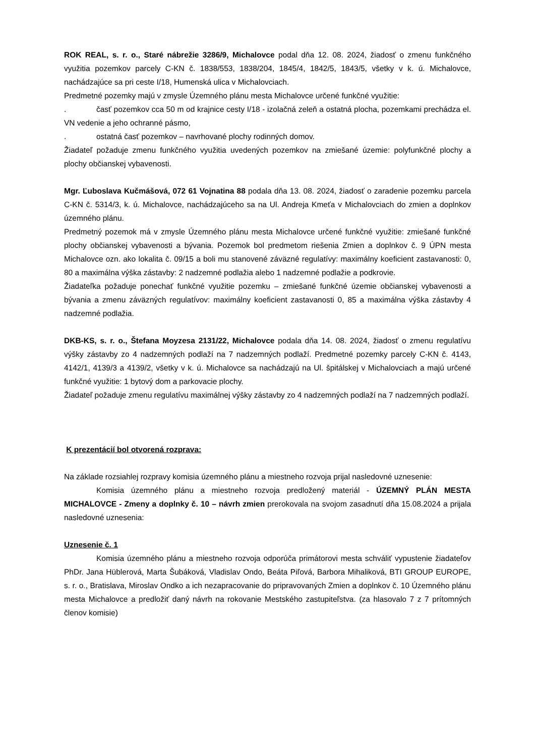ROK REAL, s. r. o., Staré nábrežie 3286/9, Michalovce podal dňa 12. 08. 2024, žiadosť o zmenu funkčného využitia pozemkov parcely C-KN č. 1838/553, 1838/204, 1845/4, 1842/5, 1843/5, všetky v k. ú. Michalovce, nachádzajúce sa pri ceste I/18, Humenská ulica v Michalovciach.
Predmetné pozemky majú v zmysle Územného plánu mesta Michalovce určené funkčné využitie:
. časť pozemkov cca 50 m od krajnice cesty I/18 - izolačná zeleň a ostatná plocha, pozemkami prechádza el. VN vedenie a jeho ochranné pásmo,
. ostatná časť pozemkov – navrhované plochy rodinných domov.
Žiadateľ požaduje zmenu funkčného využitia uvedených pozemkov na zmiešané územie: polyfunkčné plochy a plochy občianskej vybavenosti.
Mgr. Ľuboslava Kučmášová, 072 61 Vojnatina 88 podala dňa 13. 08. 2024, žiadosť o zaradenie pozemku parcela C-KN č. 5314/3, k. ú. Michalovce, nachádzajúceho sa na Ul. Andreja Kmeťa v Michalovciach do zmien a doplnkov územného plánu.
Predmetný pozemok má v zmysle Územného plánu mesta Michalovce určené funkčné využitie: zmiešané funkčné plochy občianskej vybavenosti a bývania. Pozemok bol predmetom riešenia Zmien a doplnkov č. 9 ÚPN mesta Michalovce ozn. ako lokalita č. 09/15 a boli mu stanovené záväzné regulatívy: maximálny koeficient zastavanosti: 0, 80 a maximálna výška zástavby: 2 nadzemné podlažia alebo 1 nadzemné podlažie a podkrovie.
Žiadateľka požaduje ponechať funkčné využitie pozemku – zmiešané funkčné územie občianskej vybavenosti a bývania a zmenu záväzných regulatívov: maximálny koeficient zastavanosti 0, 85 a maximálna výška zástavby 4 nadzemné podlažia.
DKB-KS, s. r. o., Štefana Moyzesa 2131/22, Michalovce podala dňa 14. 08. 2024, žiadosť o zmenu regulatívu výšky zástavby zo 4 nadzemných podlaží na 7 nadzemných podlaží. Predmetné pozemky parcely C-KN č. 4143, 4142/1, 4139/3 a 4139/2, všetky v k. ú. Michalovce sa nachádzajú na Ul. špitálskej v Michalovciach a majú určené funkčné využitie: 1 bytový dom a parkovacie plochy.
Žiadateľ požaduje zmenu regulatívu maximálnej výšky zástavby zo 4 nadzemných podlaží na 7 nadzemných podlaží.
K prezentácií bol otvorená rozprava:
Na základe rozsiahlej rozpravy komisia územného plánu a miestneho rozvoja prijal nasledovné uznesenie:
Komisia územného plánu a miestneho rozvoja predložený materiál - ÚZEMNÝ PLÁN MESTA MICHALOVCE - Zmeny a doplnky č. 10 – návrh zmien prerokovala na svojom zasadnutí dňa 15.08.2024 a prijala nasledovné uznesenia:
Uznesenie č. 1
Komisia územného plánu a miestneho rozvoja odporúča primátorovi mesta schváliť vypustenie žiadateľov PhDr. Jana Hüblerová, Marta Šubáková, Vladislav Ondo, Beáta Piľová, Barbora Mihaliková, BTI GROUP EUROPE, s. r. o., Bratislava, Miroslav Ondko a ich nezapracovanie do pripravovaných Zmien a doplnkov č. 10 Územného plánu mesta Michalovce a predložiť daný návrh na rokovanie Mestského zastupiteľstva. (za hlasovalo 7 z 7 prítomných členov komisie)